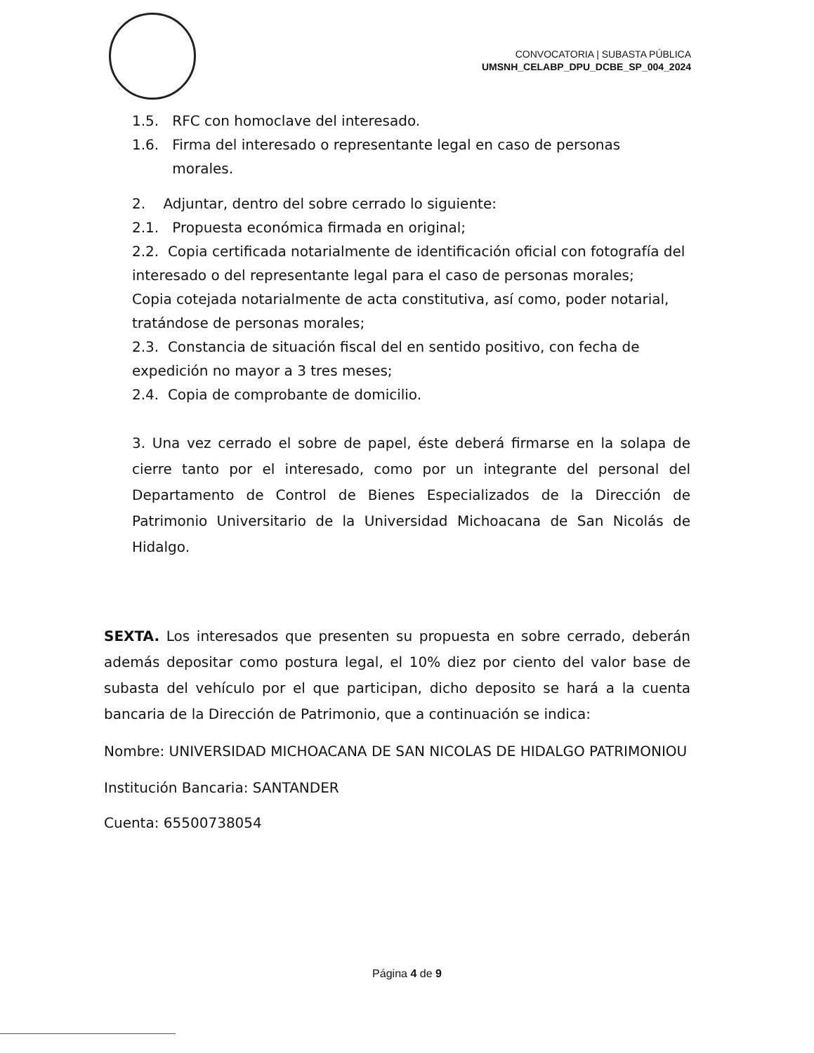CONVOCATORIA | SUBASTA PÚBLICA
UMSNH_CELABP_DPU_DCBE_SP_004_2024
1.5. RFC con homoclave del interesado.
1.6. Firma del interesado o representante legal en caso de personas
morales.
2. Adjuntar, dentro del sobre cerrado lo siguiente:
2.1. Propuesta económica firmada en original;
2.2. Copia certificada notarialmente de identificación oficial con fotografía del interesado o del representante legal para el caso de personas morales;
Copia cotejada notarialmente de acta constitutiva, así como, poder notarial, tratándose de personas morales;
2.3. Constancia de situación fiscal del en sentido positivo, con fecha de expedición no mayor a 3 tres meses;
2.4. Copia de comprobante de domicilio.
3. Una vez cerrado el sobre de papel, éste deberá firmarse en la solapa de cierre tanto por el interesado, como por un integrante del personal del Departamento de Control de Bienes Especializados de la Dirección de Patrimonio Universitario de la Universidad Michoacana de San Nicolás de Hidalgo.
SEXTA. Los interesados que presenten su propuesta en sobre cerrado, deberán además depositar como postura legal, el 10% diez por ciento del valor base de subasta del vehículo por el que participan, dicho deposito se hará a la cuenta bancaria de la Dirección de Patrimonio, que a continuación se indica:
Nombre: UNIVERSIDAD MICHOACANA DE SAN NICOLAS DE HIDALGO PATRIMONIOU
Institución Bancaria: SANTANDER
Cuenta: 65500738054
Página 4 de 9